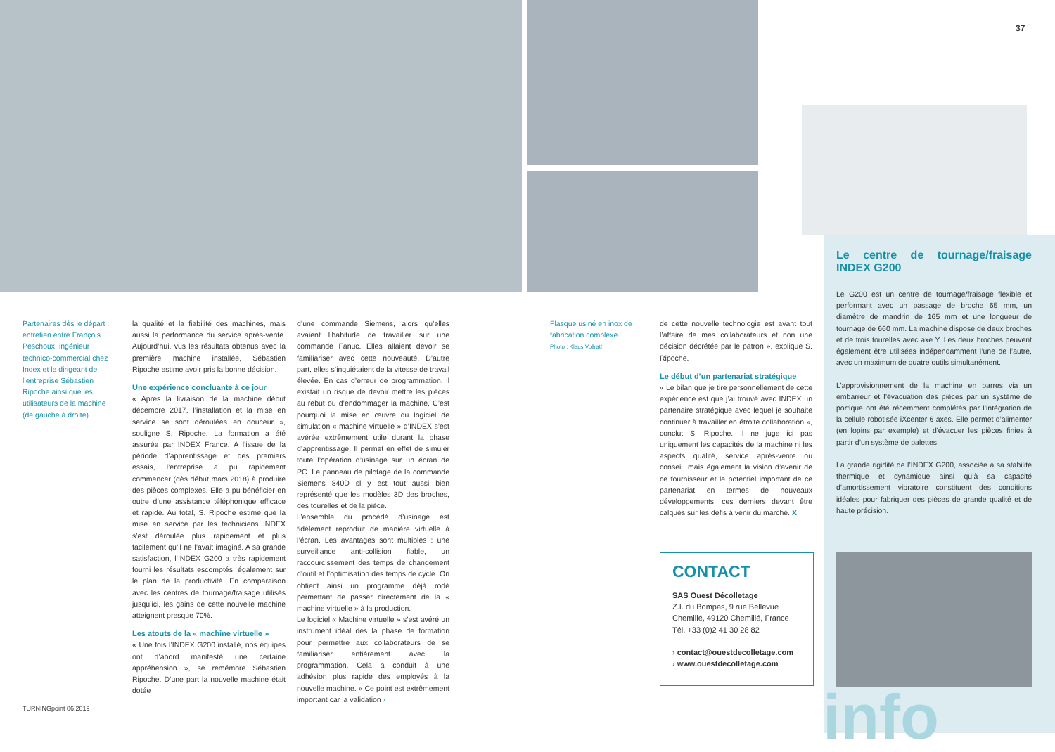37
Partenaires dès le départ : entretien entre François Peschoux, ingénieur technico-commercial chez Index et le dirigeant de l’entreprise Sébastien Ripoche ainsi que les utilisateurs de la machine (de gauche à droite)
la qualité et la fiabilité des machines, mais aussi la performance du service après-vente. Aujourd’hui, vus les résultats obtenus avec la première machine installée, Sébastien Ripoche estime avoir pris la bonne décision.
Une expérience concluante à ce jour
« Après la livraison de la machine début décembre 2017, l’installation et la mise en service se sont déroulées en douceur », souligne S. Ripoche. La formation a été assurée par INDEX France. A l’issue de la période d’apprentissage et des premiers essais, l’entreprise a pu rapidement commencer (dès début mars 2018) à produire des pièces complexes. Elle a pu bénéficier en outre d’une assistance téléphonique efficace et rapide. Au total, S. Ripoche estime que la mise en service par les techniciens INDEX s’est déroulée plus rapidement et plus facilement qu’il ne l’avait imaginé. A sa grande satisfaction, l’INDEX G200 a très rapidement fourni les résultats escomptés, également sur le plan de la productivité. En comparaison avec les centres de tournage/fraisage utilisés jusqu’ici, les gains de cette nouvelle machine atteignent presque 70%.
Les atouts de la « machine virtuelle »
« Une fois l’INDEX G200 installé, nos équipes ont d’abord manifesté une certaine appréhension », se remémore Sébastien Ripoche. D’une part la nouvelle machine était dotée
d’une commande Siemens, alors qu’elles avaient l’habitude de travailler sur une commande Fanuc. Elles allaient devoir se familiariser avec cette nouveauté. D’autre part, elles s’inquiétaient de la vitesse de travail élevée. En cas d’erreur de programmation, il existait un risque de devoir mettre les pièces au rebut ou d’endommager la machine. C’est pourquoi la mise en œuvre du logiciel de simulation « machine virtuelle » d’INDEX s’est avérée extrêmement utile durant la phase d’apprentissage. Il permet en effet de simuler toute l’opération d’usinage sur un écran de PC. Le panneau de pilotage de la commande Siemens 840D sl y est tout aussi bien représenté que les modèles 3D des broches, des tourelles et de la pièce.
L’ensemble du procédé d’usinage est fidèlement reproduit de manière virtuelle à l’écran. Les avantages sont multiples : une surveillance anti-collision fiable, un raccourcissement des temps de changement d’outil et l’optimisation des temps de cycle. On obtient ainsi un programme déjà rodé permettant de passer directement de la « machine virtuelle » à la production.
Le logiciel « Machine virtuelle » s’est avéré un instrument idéal dès la phase de formation pour permettre aux collaborateurs de se familiariser entièrement avec la programmation. Cela a conduit à une adhésion plus rapide des employés à la nouvelle machine. « Ce point est extrêmement important car la validation ›
Flasque usiné en inox de fabrication complexe
Photo : Klaus Vollrath
de cette nouvelle technologie est avant tout l’affaire de mes collaborateurs et non une décision décrétée par le patron », explique S. Ripoche.
Le début d’un partenariat stratégique
« Le bilan que je tire personnellement de cette expérience est que j’ai trouvé avec INDEX un partenaire stratégique avec lequel je souhaite continuer à travailler en étroite collaboration », conclut S. Ripoche. Il ne juge ici pas uniquement les capacités de la machine ni les aspects qualité, service après-vente ou conseil, mais également la vision d’avenir de ce fournisseur et le potentiel important de ce partenariat en termes de nouveaux développements, ces derniers devant être calqués sur les défis à venir du marché. X
CONTACT
SAS Ouest Décolletage
Z.I. du Bompas, 9 rue Bellevue
Chemillé, 49120 Chemillé, France
Tél. +33 (0)2 41 30 28 82
› contact@ouestdecolletage.com
› www.ouestdecolletage.com
Le centre de tournage/fraisage INDEX G200
Le G200 est un centre de tournage/fraisage flexible et performant avec un passage de broche 65 mm, un diamètre de mandrin de 165 mm et une longueur de tournage de 660 mm. La machine dispose de deux broches et de trois tourelles avec axe Y. Les deux broches peuvent également être utilisées indépendamment l’une de l’autre, avec un maximum de quatre outils simultanément.
L’approvisionnement de la machine en barres via un embarreur et l’évacuation des pièces par un système de portique ont été récemment complétés par l’intégration de la cellule robotisée iXcenter 6 axes. Elle permet d’alimenter (en lopins par exemple) et d'évacuer les pièces finies à partir d’un système de palettes.
La grande rigidité de l’INDEX G200, associée à sa stabilité thermique et dynamique ainsi qu’à sa capacité d’amortissement vibratoire constituent des conditions idéales pour fabriquer des pièces de grande qualité et de haute précision.
info
TURNINGpoint 06.2019